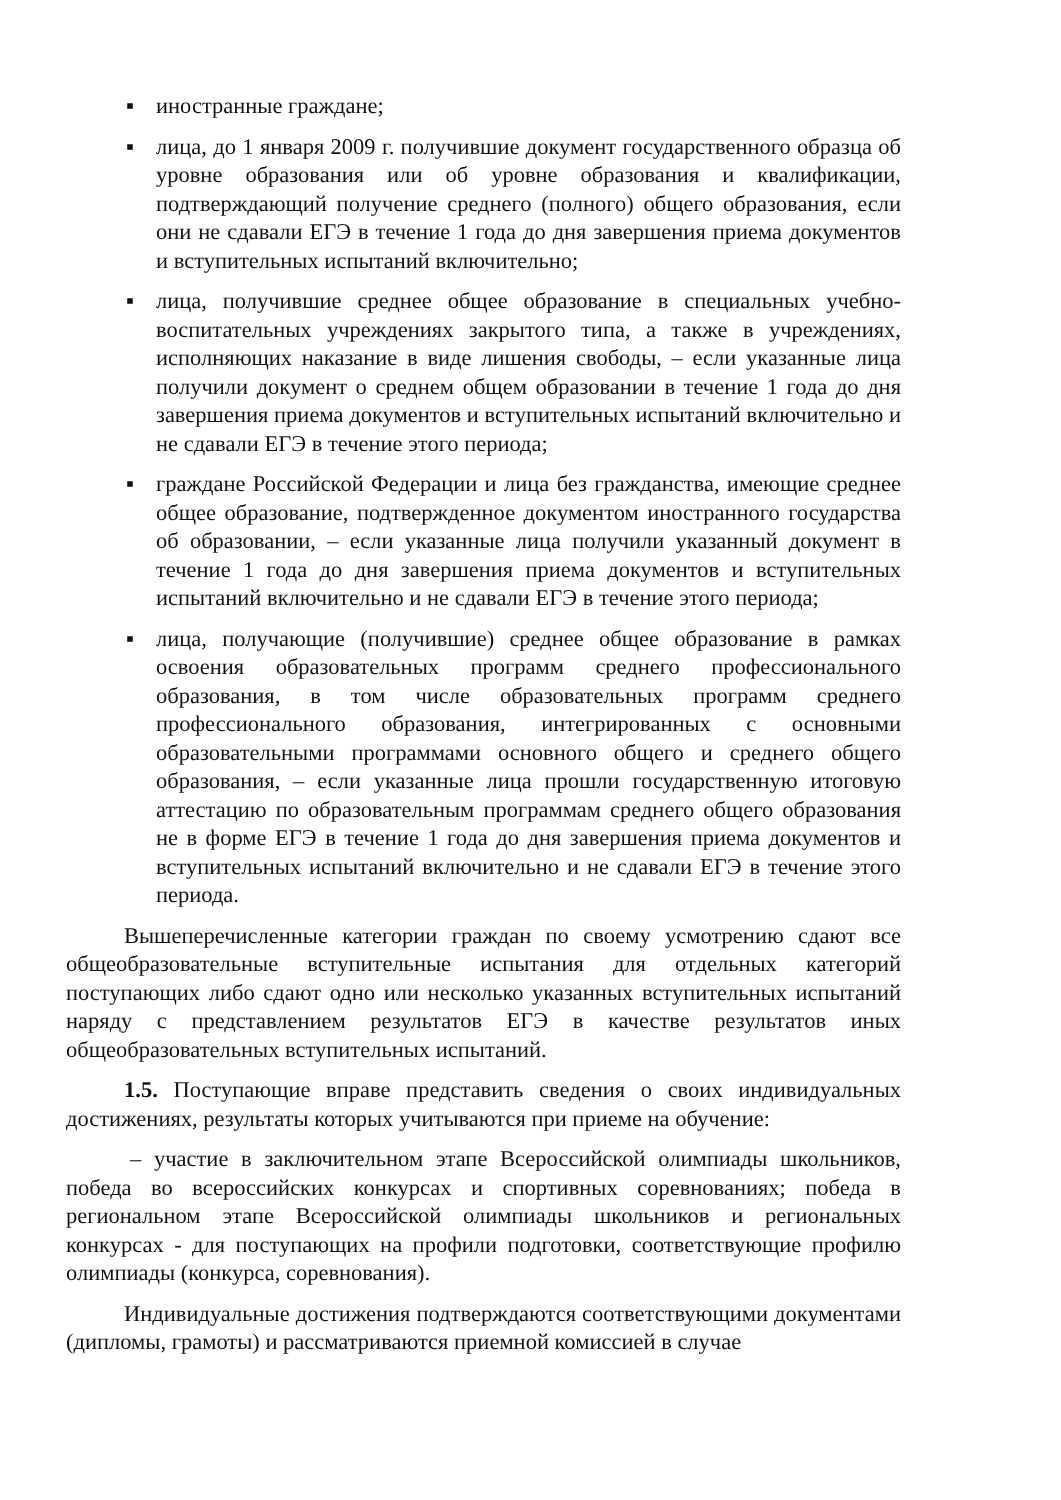▪ иностранные граждане;
▪ лица, до 1 января 2009 г. получившие документ государственного образца об уровне образования или об уровне образования и квалификации, подтверждающий получение среднего (полного) общего образования, если они не сдавали ЕГЭ в течение 1 года до дня завершения приема документов и вступительных испытаний включительно;
▪ лица, получившие среднее общее образование в специальных учебно-воспитательных учреждениях закрытого типа, а также в учреждениях, исполняющих наказание в виде лишения свободы, – если указанные лица получили документ о среднем общем образовании в течение 1 года до дня завершения приема документов и вступительных испытаний включительно и не сдавали ЕГЭ в течение этого периода;
▪ граждане Российской Федерации и лица без гражданства, имеющие среднее общее образование, подтвержденное документом иностранного государства об образовании, – если указанные лица получили указанный документ в течение 1 года до дня завершения приема документов и вступительных испытаний включительно и не сдавали ЕГЭ в течение этого периода;
▪ лица, получающие (получившие) среднее общее образование в рамках освоения образовательных программ среднего профессионального образования, в том числе образовательных программ среднего профессионального образования, интегрированных с основными образовательными программами основного общего и среднего общего образования, – если указанные лица прошли государственную итоговую аттестацию по образовательным программам среднего общего образования не в форме ЕГЭ в течение 1 года до дня завершения приема документов и вступительных испытаний включительно и не сдавали ЕГЭ в течение этого периода.
Вышеперечисленные категории граждан по своему усмотрению сдают все общеобразовательные вступительные испытания для отдельных категорий поступающих либо сдают одно или несколько указанных вступительных испытаний наряду с представлением результатов ЕГЭ в качестве результатов иных общеобразовательных вступительных испытаний.
1.5. Поступающие вправе представить сведения о своих индивидуальных достижениях, результаты которых учитываются при приеме на обучение:
– участие в заключительном этапе Всероссийской олимпиады школьников, победа во всероссийских конкурсах и спортивных соревнованиях; победа в региональном этапе Всероссийской олимпиады школьников и региональных конкурсах - для поступающих на профили подготовки, соответствующие профилю олимпиады (конкурса, соревнования).
Индивидуальные достижения подтверждаются соответствующими документами (дипломы, грамоты) и рассматриваются приемной комиссией в случае